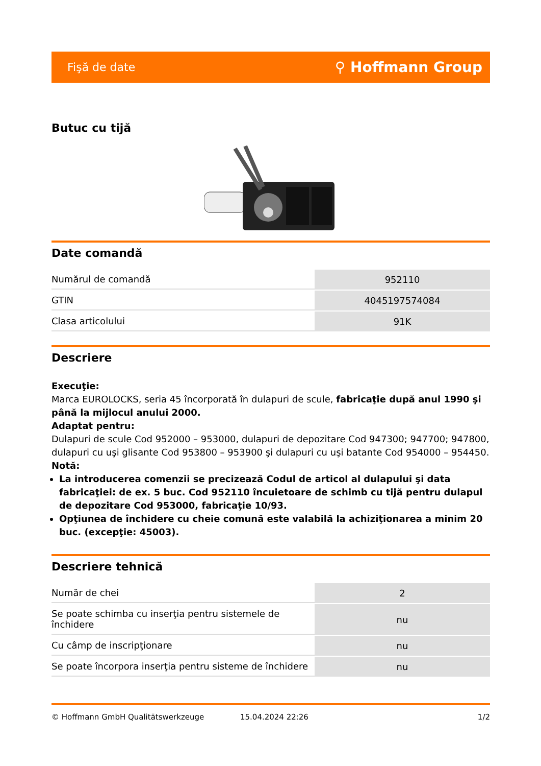Fişă de date ⚲ Hoffmann Group
Butuc cu tijă
Date comandă
| Numărul de comandă | 952110 |
| GTIN | 4045197574084 |
| Clasa articolului | 91K |
Descriere
Execuţie:
Marca EUROLOCKS, seria 45 încorporată în dulapuri de scule, fabricaţie după anul 1990 şi până la mijlocul anului 2000.
Adaptat pentru:
Dulapuri de scule Cod 952000 – 953000, dulapuri de depozitare Cod 947300; 947700; 947800, dulapuri cu uşi glisante Cod 953800 – 953900 şi dulapuri cu uşi batante Cod 954000 – 954450.
Notă:
La introducerea comenzii se precizează Codul de articol al dulapului şi data fabricaţiei: de ex. 5 buc. Cod 952110 încuietoare de schimb cu tijă pentru dulapul de depozitare Cod 953000, fabricaţie 10/93.
Opţiunea de închidere cu cheie comună este valabilă la achiziţionarea a minim 20 buc. (excepţie: 45003).
Descriere tehnică
| Număr de chei | 2 |
| Se poate schimba cu inserţia pentru sistemele de închidere | nu |
| Cu câmp de inscripţionare | nu |
| Se poate încorpora inserţia pentru sisteme de închidere | nu |
© Hoffmann GmbH Qualitätswerkzeuge 15.04.2024 22:26 1/2